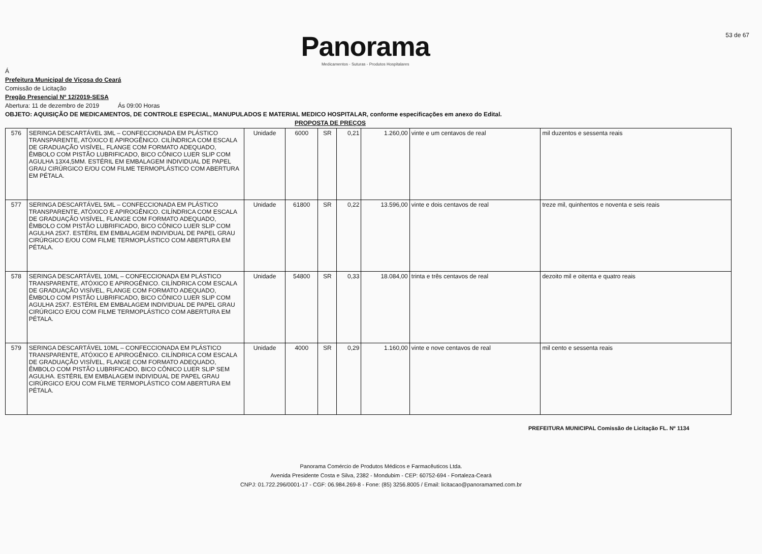Panorama
Medicamentos - Suturas - Produtos Hospitalares
53 de 67
Á
Prefeitura Municipal de Viçosa do Ceará
Comissão de Licitação
Pregão Presencial Nº 12/2019-SESA
Abertura: 11 de dezembro de 2019 Ás 09:00 Horas
OBJETO: AQUISIÇÃO DE MEDICAMENTOS, DE CONTROLE ESPECIAL, MANUPULADOS E MATERIAL MEDICO HOSPITALAR, conforme especificações em anexo do Edital.
PROPOSTA DE PREÇOS
| 576 | SERINGA DESCARTÁVEL 3ML – CONFECCIONADA EM PLÁSTICO TRANSPARENTE, ATÓXICO E APIROGÊNICO. CILÍNDRICA COM ESCALA DE GRADUAÇÃO VISÍVEL, FLANGE COM FORMATO ADEQUADO, ÊMBOLO COM PISTÃO LUBRIFICADO, BICO CÔNICO LUER SLIP COM AGULHA 13X4,5MM. ESTÉRIL EM EMBALAGEM INDIVIDUAL DE PAPEL GRAU CIRÚRGICO E/OU COM FILME TERMOPLÁSTICO COM ABERTURA EM PÉTALA. | Unidade | 6000 | SR | 0,21 | 1.260,00 | vinte e um centavos de real | mil duzentos e sessenta reais |
| 577 | SERINGA DESCARTÁVEL 5ML – CONFECCIONADA EM PLÁSTICO TRANSPARENTE, ATÓXICO E APIROGÊNICO. CILÍNDRICA COM ESCALA DE GRADUAÇÃO VISÍVEL, FLANGE COM FORMATO ADEQUADO, ÊMBOLO COM PISTÃO LUBRIFICADO, BICO CÔNICO LUER SLIP COM AGULHA 25X7. ESTÉRIL EM EMBALAGEM INDIVIDUAL DE PAPEL GRAU CIRÚRGICO E/OU COM FILME TERMOPLÁSTICO COM ABERTURA EM PÉTALA. | Unidade | 61800 | SR | 0,22 | 13.596,00 | vinte e dois centavos de real | treze mil, quinhentos e noventa e seis reais |
| 578 | SERINGA DESCARTÁVEL 10ML – CONFECCIONADA EM PLÁSTICO TRANSPARENTE, ATÓXICO E APIROGÊNICO. CILÍNDRICA COM ESCALA DE GRADUAÇÃO VISÍVEL, FLANGE COM FORMATO ADEQUADO, ÊMBOLO COM PISTÃO LUBRIFICADO, BICO CÔNICO LUER SLIP COM AGULHA 25X7. ESTÉRIL EM EMBALAGEM INDIVIDUAL DE PAPEL GRAU CIRÚRGICO E/OU COM FILME TERMOPLÁSTICO COM ABERTURA EM PÉTALA. | Unidade | 54800 | SR | 0,33 | 18.084,00 | trinta e três centavos de real | dezoito mil e oitenta e quatro reais |
| 579 | SERINGA DESCARTÁVEL 10ML – CONFECCIONADA EM PLÁSTICO TRANSPARENTE, ATÓXICO E APIROGÊNICO. CILÍNDRICA COM ESCALA DE GRADUAÇÃO VISÍVEL, FLANGE COM FORMATO ADEQUADO, ÊMBOLO COM PISTÃO LUBRIFICADO, BICO CÔNICO LUER SLIP SEM AGULHA. ESTÉRIL EM EMBALAGEM INDIVIDUAL DE PAPEL GRAU CIRÚRGICO E/OU COM FILME TERMOPLÁSTICO COM ABERTURA EM PÉTALA. | Unidade | 4000 | SR | 0,29 | 1.160,00 | vinte e nove centavos de real | mil cento e sessenta reais |
PREFEITURA MUNICIPAL Comissão de Licitação FL. Nº 1134
Panorama Comércio de Produtos Médicos e Farmacêuticos Ltda.
Avenida Presidente Costa e Silva, 2382 - Mondubim - CEP: 60752-694 - Fortaleza-Ceará
CNPJ: 01.722.296/0001-17 - CGF: 06.984.269-8 - Fone: (85) 3256.8005 / Email: licitacao@panoramamed.com.br